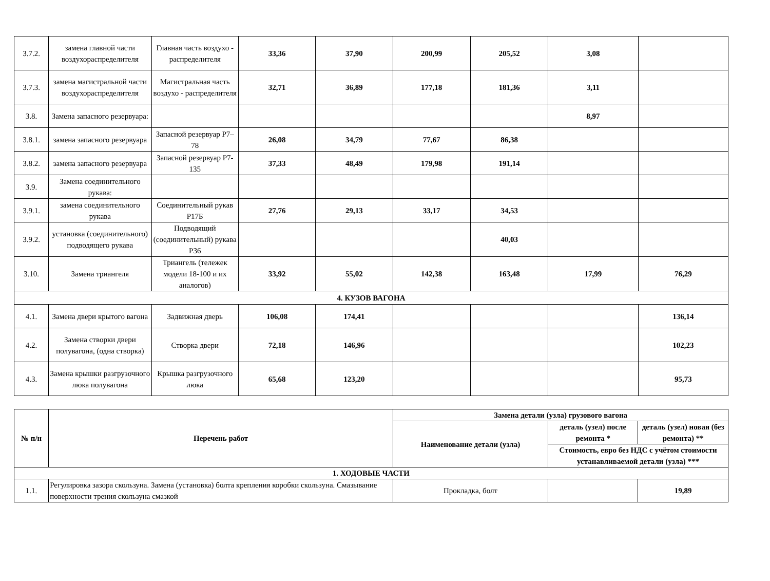| 3.7.2. | замена главной части воздухораспределителя | Главная часть воздухо - распределителя | 33,36 | 37,90 | 200,99 | 205,52 | 3,08 | |
| 3.7.3. | замена магистральной части воздухораспределителя | Магистральная часть воздухо - распределителя | 32,71 | 36,89 | 177,18 | 181,36 | 3,11 | |
| 3.8. | Замена запасного резервуара: | | | | | | 8,97 | |
| 3.8.1. | замена запасного резервуара | Запасной резервуар Р7–78 | 26,08 | 34,79 | 77,67 | 86,38 | | |
| 3.8.2. | замена запасного резервуара | Запасной резервуар Р7-135 | 37,33 | 48,49 | 179,98 | 191,14 | | |
| 3.9. | Замена соединительного рукава: | | | | | | | |
| 3.9.1. | замена соединительного рукава | Соединительный рукав Р17Б | 27,76 | 29,13 | 33,17 | 34,53 | | |
| 3.9.2. | установка (соединительного) подводящего рукава | Подводящий (соединительный) рукава Р36 | | | | 40,03 | | |
| 3.10. | Замена триангеля | Триангель (тележек модели 18-100 и их аналогов) | 33,92 | 55,02 | 142,38 | 163,48 | 17,99 | 76,29 |
| 4. КУЗОВ ВАГОНА | | | | | | | | |
| 4.1. | Замена двери крытого вагона | Задвижная дверь | 106,08 | 174,41 | | | | 136,14 |
| 4.2. | Замена створки двери полувагона, (одна створка) | Створка двери | 72,18 | 146,96 | | | | 102,23 |
| 4.3. | Замена крышки разгрузочного люка полувагона | Крышка разгрузочного люка | 65,68 | 123,20 | | | | 95,73 |
| № п/н | Перечень работ | Замена детали (узла) грузового вагона | | |
| --- | --- | --- | --- | --- |
| | | Наименование детали (узла) | деталь (узел) после ремонта * | деталь (узел) новая (без ремонта) ** |
| | | | Стоимость, евро без НДС с учётом стоимости устанавливаемой детали (узла) *** | |
| 1. ХОДОВЫЕ ЧАСТИ | | | | |
| 1.1. | Регулировка зазора скользуна. Замена (установка) болта крепления коробки скользуна. Смазывание поверхности трения скользуна смазкой | Прокладка, болт | | 19,89 |